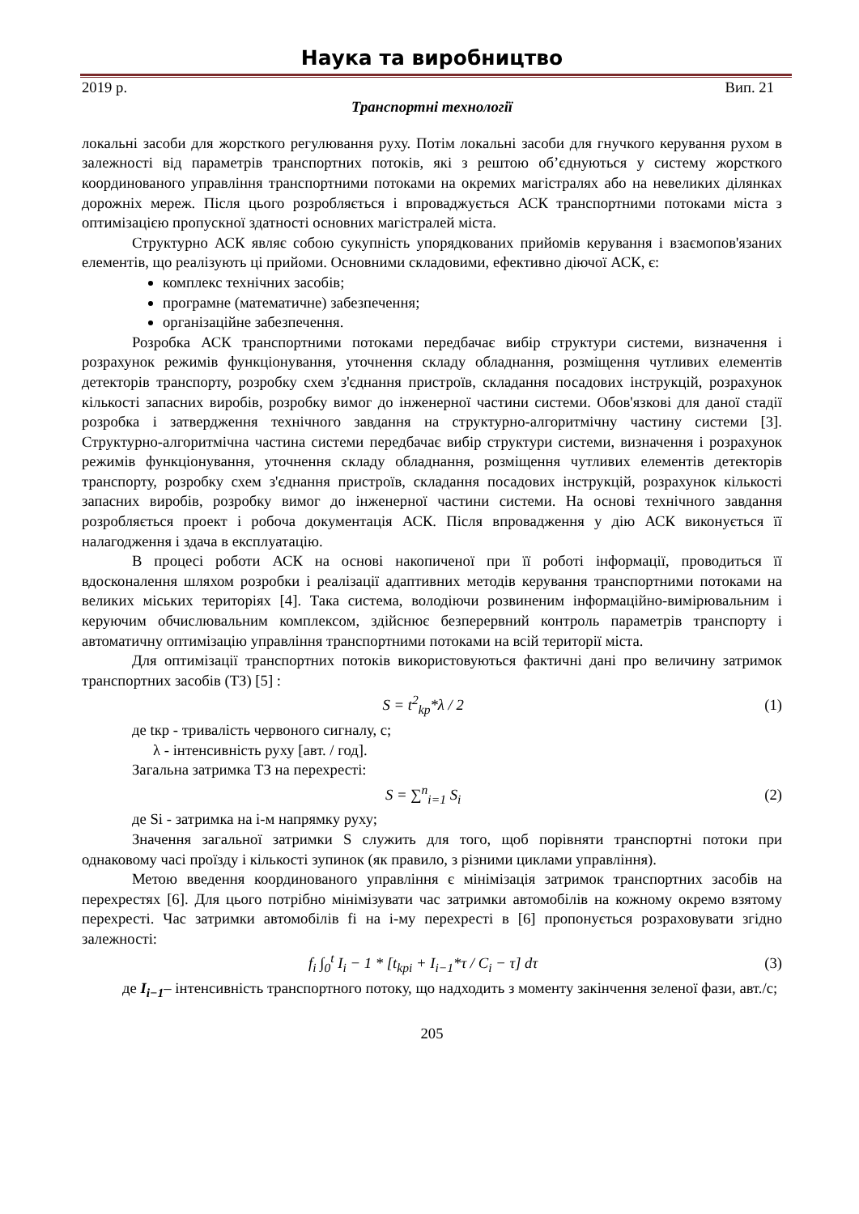Наука та виробництво
2019 р. Вип. 21
Транспортні технології
локальні засоби для жорсткого регулювання руху. Потім локальні засоби для гнучкого керування рухом в залежності від параметрів транспортних потоків, які з рештою об’єднуються у систему жорсткого координованого управління транспортними потоками на окремих магістралях або на невеликих ділянках дорожніх мереж. Після цього розробляється і впроваджується АСК транспортними потоками міста з оптимізацією пропускної здатності основних магістралей міста.
Структурно АСК являє собою сукупність упорядкованих прийомів керування і взаємопов'язаних елементів, що реалізують ці прийоми. Основними складовими, ефективно діючої АСК, є:
комплекс технічних засобів;
програмне (математичне) забезпечення;
організаційне забезпечення.
Розробка АСК транспортними потоками передбачає вибір структури системи, визначення і розрахунок режимів функціонування, уточнення складу обладнання, розміщення чутливих елементів детекторів транспорту, розробку схем з'єднання пристроїв, складання посадових інструкцій, розрахунок кількості запасних виробів, розробку вимог до інженерної частини системи. Обов'язкові для даної стадії розробка і затвердження технічного завдання на структурно-алгоритмічну частину системи [3]. Структурно-алгоритмічна частина системи передбачає вибір структури системи, визначення і розрахунок режимів функціонування, уточнення складу обладнання, розміщення чутливих елементів детекторів транспорту, розробку схем з'єднання пристроїв, складання посадових інструкцій, розрахунок кількості запасних виробів, розробку вимог до інженерної частини системи. На основі технічного завдання розробляється проект і робоча документація АСК. Після впровадження у дію АСК виконується її налагодження і здача в експлуатацію.
В процесі роботи АСК на основі накопиченої при її роботі інформації, проводиться її вдосконалення шляхом розробки і реалізації адаптивних методів керування транспортними потоками на великих міських територіях [4]. Така система, володіючи розвиненим інформаційно-вимірювальним і керуючим обчислювальним комплексом, здійснює безперервний контроль параметрів транспорту і автоматичну оптимізацію управління транспортними потоками на всій території міста.
Для оптимізації транспортних потоків використовуються фактичні дані про величину затримок транспортних засобів (ТЗ) [5] :
S = t<sup>2</sup><sub>kp</sub>*λ / 2 (1)
де tкр - тривалість червоного сигналу, с;
λ - інтенсивність руху [авт. / год].
Загальна затримка ТЗ на перехресті:
S = ∑<sup>n</sup><sub>i=1</sub> S<sub>i</sub> (2)
де Si - затримка на i-м напрямку руху;
Значення загальної затримки S служить для того, щоб порівняти транспортні потоки при однаковому часі проїзду і кількості зупинок (як правило, з різними циклами управління).
Метою введення координованого управління є мінімізація затримок транспортних засобів на перехрестях [6]. Для цього потрібно мінімізувати час затримки автомобілів на кожному окремо взятому перехресті. Час затримки автомобілів fi на i-му перехресті в [6] пропонується розраховувати згідно залежності:
f<sub>i</sub> ∫<sub>0</sub><sup>t</sup> I<sub>i</sub> − 1 * [t<sub>kpi</sub> + I<sub>i−1</sub>*τ / C<sub>i</sub> − τ] dτ (3)
де I<sub>i−1</sub>– інтенсивність транспортного потоку, що надходить з моменту закінчення зеленої фази, авт./с;
205